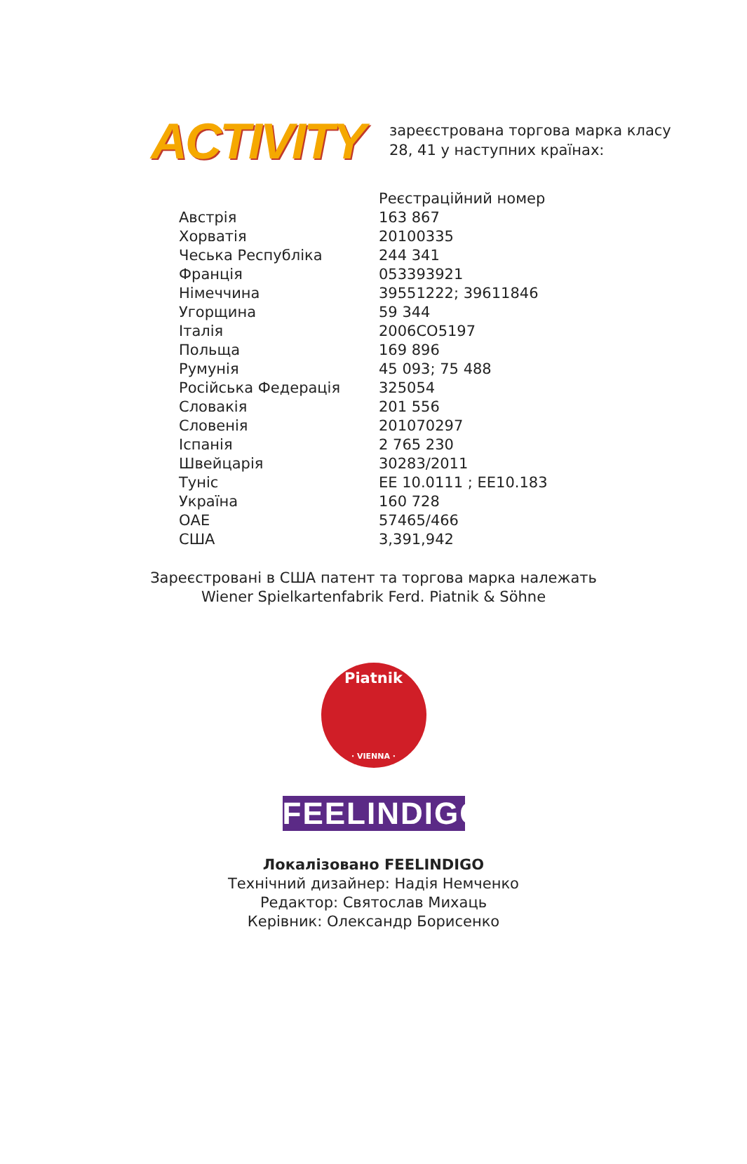ACTIVITY
зареєстрована торгова марка класу
28, 41 у наступних країнах:
| | Реєстраційний номер |
| Австрія | 163 867 |
| Хорватія | 20100335 |
| Чеська Республіка | 244 341 |
| Франція | 053393921 |
| Німеччина | 39551222; 39611846 |
| Угорщина | 59 344 |
| Італія | 2006CO5197 |
| Польща | 169 896 |
| Румунія | 45 093; 75 488 |
| Російська Федерація | 325054 |
| Словакія | 201 556 |
| Словенія | 201070297 |
| Іспанія | 2 765 230 |
| Швейцарія | 30283/2011 |
| Туніс | EE 10.0111 ; EE10.183 |
| Україна | 160 728 |
| ОАЕ | 57465/466 |
| США | 3,391,942 |
Зареєстровані в США патент та торгова марка належать
Wiener Spielkartenfabrik Ferd. Piatnik & Söhne
Piatnik
· VIENNA ·
FEELINDIGO
Локалізовано FEELINDIGO
Технічний дизайнер: Надія Немченко
Редактор: Святослав Михаць
Керівник: Олександр Борисенко